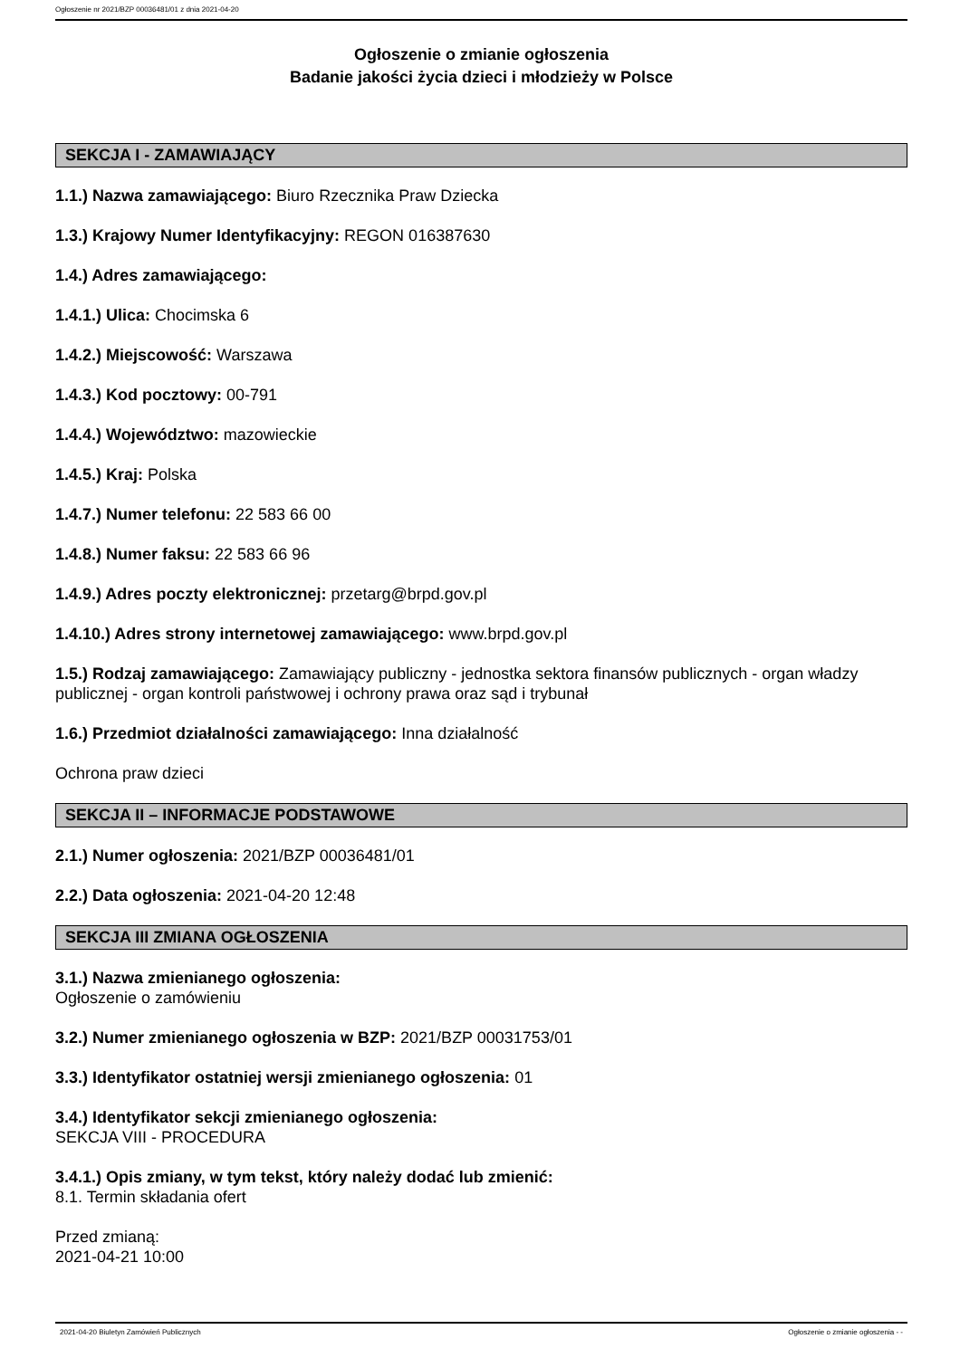Ogłoszenie nr 2021/BZP 00036481/01 z dnia 2021-04-20
Ogłoszenie o zmianie ogłoszenia
Badanie jakości życia dzieci i młodzieży w Polsce
SEKCJA I - ZAMAWIAJĄCY
1.1.) Nazwa zamawiającego: Biuro Rzecznika Praw Dziecka
1.3.) Krajowy Numer Identyfikacyjny: REGON 016387630
1.4.) Adres zamawiającego:
1.4.1.) Ulica: Chocimska 6
1.4.2.) Miejscowość: Warszawa
1.4.3.) Kod pocztowy: 00-791
1.4.4.) Województwo: mazowieckie
1.4.5.) Kraj: Polska
1.4.7.) Numer telefonu: 22 583 66 00
1.4.8.) Numer faksu: 22 583 66 96
1.4.9.) Adres poczty elektronicznej: przetarg@brpd.gov.pl
1.4.10.) Adres strony internetowej zamawiającego: www.brpd.gov.pl
1.5.) Rodzaj zamawiającego: Zamawiający publiczny - jednostka sektora finansów publicznych - organ władzy publicznej - organ kontroli państwowej i ochrony prawa oraz sąd i trybunał
1.6.) Przedmiot działalności zamawiającego: Inna działalność
Ochrona praw dzieci
SEKCJA II – INFORMACJE PODSTAWOWE
2.1.) Numer ogłoszenia: 2021/BZP 00036481/01
2.2.) Data ogłoszenia: 2021-04-20 12:48
SEKCJA III ZMIANA OGŁOSZENIA
3.1.) Nazwa zmienianego ogłoszenia:
Ogłoszenie o zamówieniu
3.2.) Numer zmienianego ogłoszenia w BZP: 2021/BZP 00031753/01
3.3.) Identyfikator ostatniej wersji zmienianego ogłoszenia: 01
3.4.) Identyfikator sekcji zmienianego ogłoszenia:
SEKCJA VIII - PROCEDURA
3.4.1.) Opis zmiany, w tym tekst, który należy dodać lub zmienić:
8.1. Termin składania ofert
Przed zmianą:
2021-04-21 10:00
2021-04-20 Biuletyn Zamówień Publicznych Ogłoszenie o zmianie ogłoszenia - -